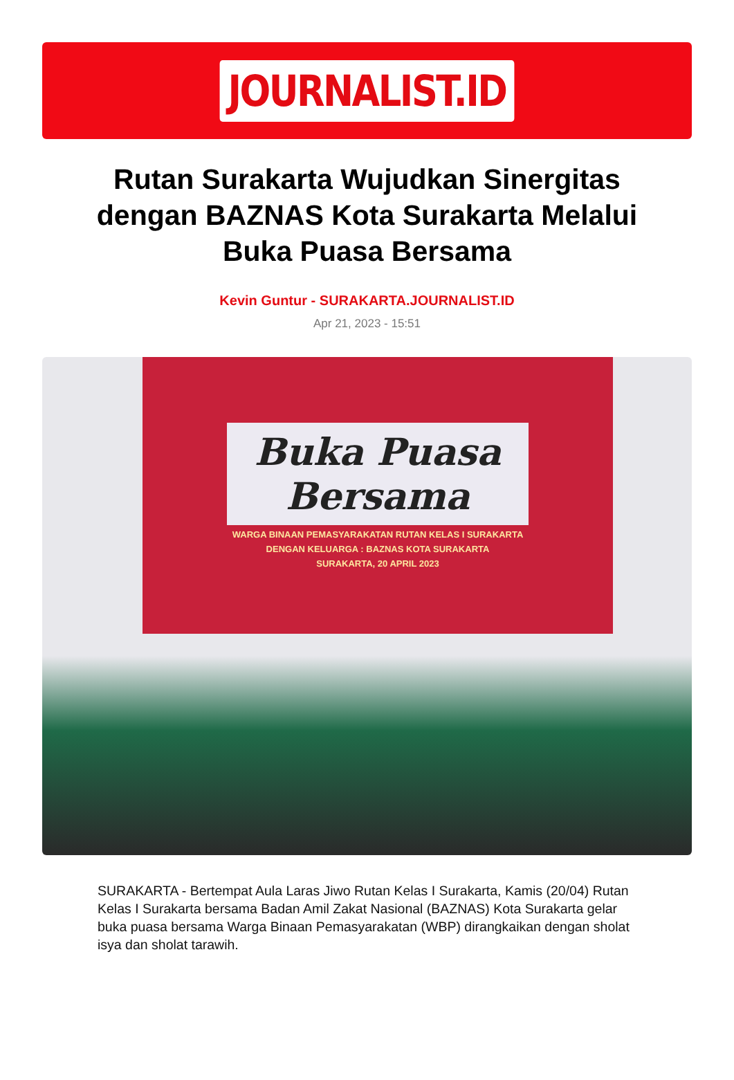JOURNALIST.ID
Rutan Surakarta Wujudkan Sinergitas dengan BAZNAS Kota Surakarta Melalui Buka Puasa Bersama
Kevin Guntur - SURAKARTA.JOURNALIST.ID
Apr 21, 2023 - 15:51
Buka Puasa
Bersama
WARGA BINAAN PEMASYARAKATAN RUTAN KELAS I SURAKARTA
DENGAN KELUARGA : BAZNAS KOTA SURAKARTA
SURAKARTA, 20 APRIL 2023
SURAKARTA - Bertempat Aula Laras Jiwo Rutan Kelas I Surakarta, Kamis (20/04) Rutan Kelas I Surakarta bersama Badan Amil Zakat Nasional (BAZNAS) Kota Surakarta gelar buka puasa bersama Warga Binaan Pemasyarakatan (WBP) dirangkaikan dengan sholat isya dan sholat tarawih.